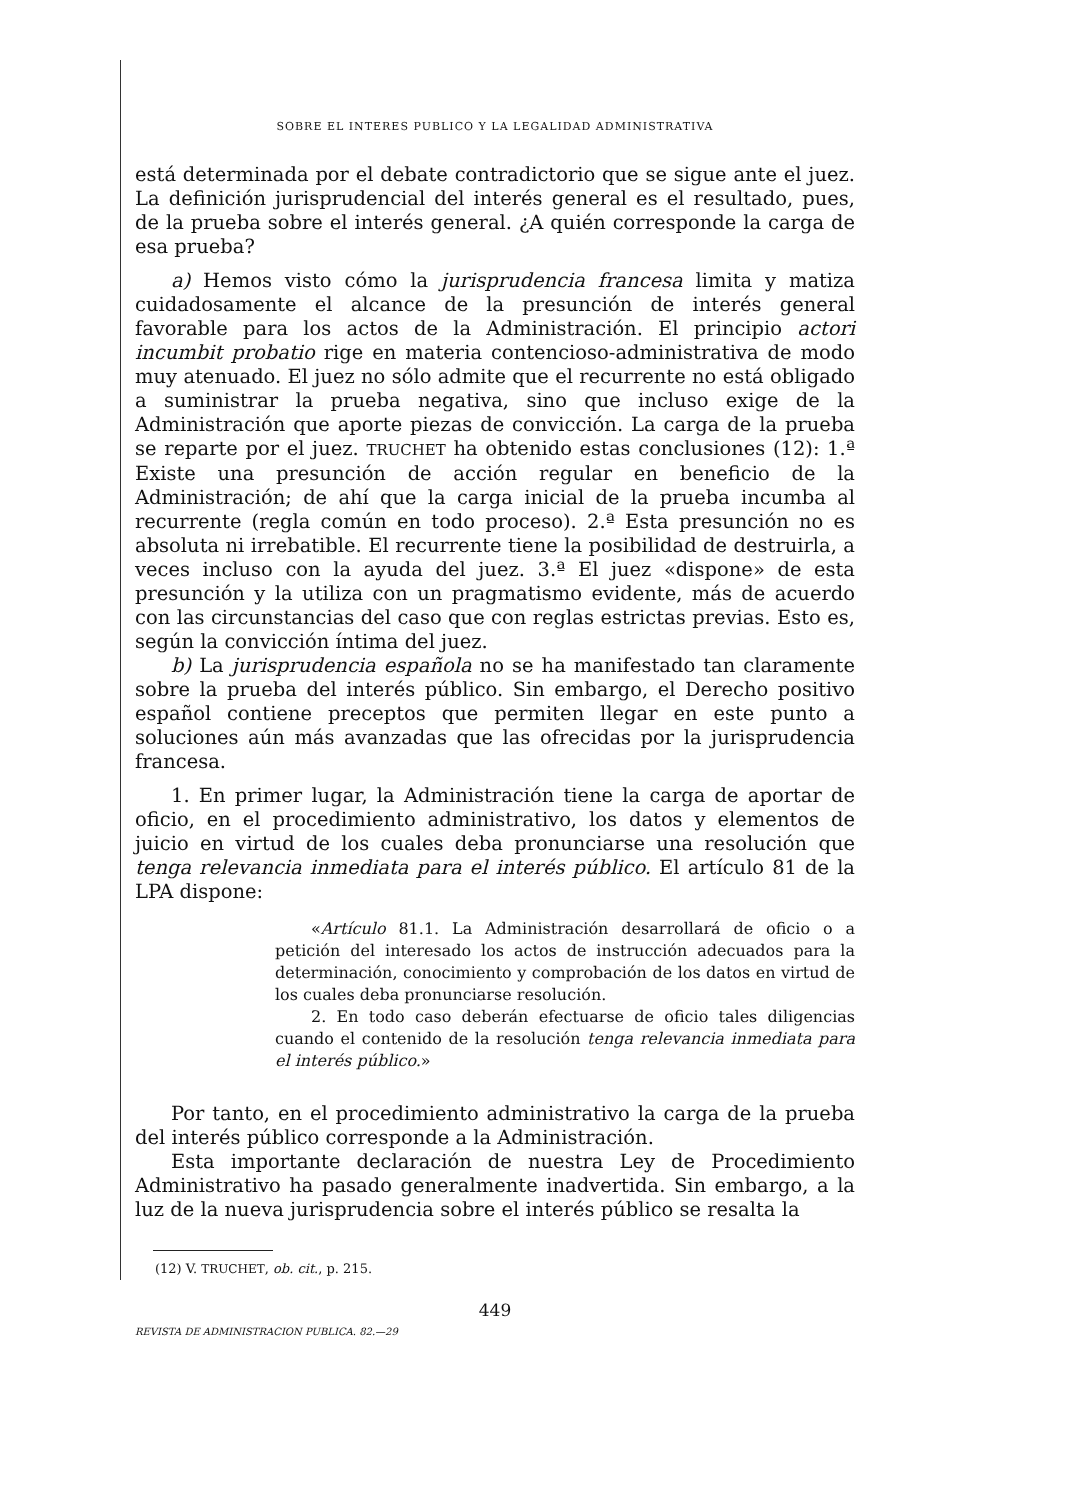SOBRE EL INTERES PUBLICO Y LA LEGALIDAD ADMINISTRATIVA
está determinada por el debate contradictorio que se sigue ante el juez. La definición jurisprudencial del interés general es el resultado, pues, de la prueba sobre el interés general. ¿A quién corresponde la carga de esa prueba?
a) Hemos visto cómo la jurisprudencia francesa limita y matiza cuidadosamente el alcance de la presunción de interés general favorable para los actos de la Administración. El principio actori incumbit probatio rige en materia contencioso-administrativa de modo muy atenuado. El juez no sólo admite que el recurrente no está obligado a suministrar la prueba negativa, sino que incluso exige de la Administración que aporte piezas de convicción. La carga de la prueba se reparte por el juez. TRUCHET ha obtenido estas conclusiones (12): 1.ª Existe una presunción de acción regular en beneficio de la Administración; de ahí que la carga inicial de la prueba incumba al recurrente (regla común en todo proceso). 2.ª Esta presunción no es absoluta ni irrebatible. El recurrente tiene la posibilidad de destruirla, a veces incluso con la ayuda del juez. 3.ª El juez «dispone» de esta presunción y la utiliza con un pragmatismo evidente, más de acuerdo con las circunstancias del caso que con reglas estrictas previas. Esto es, según la convicción íntima del juez.
b) La jurisprudencia española no se ha manifestado tan claramente sobre la prueba del interés público. Sin embargo, el Derecho positivo español contiene preceptos que permiten llegar en este punto a soluciones aún más avanzadas que las ofrecidas por la jurisprudencia francesa.
1. En primer lugar, la Administración tiene la carga de aportar de oficio, en el procedimiento administrativo, los datos y elementos de juicio en virtud de los cuales deba pronunciarse una resolución que tenga relevancia inmediata para el interés público. El artículo 81 de la LPA dispone:
«Artículo 81.1. La Administración desarrollará de oficio o a petición del interesado los actos de instrucción adecuados para la determinación, conocimiento y comprobación de los datos en virtud de los cuales deba pronunciarse resolución.
2. En todo caso deberán efectuarse de oficio tales diligencias cuando el contenido de la resolución tenga relevancia inmediata para el interés público.»
Por tanto, en el procedimiento administrativo la carga de la prueba del interés público corresponde a la Administración.
Esta importante declaración de nuestra Ley de Procedimiento Administrativo ha pasado generalmente inadvertida. Sin embargo, a la luz de la nueva jurisprudencia sobre el interés público se resalta la
(12) V. TRUCHET, ob. cit., p. 215.
449
REVISTA DE ADMINISTRACION PUBLICA. 82.—29